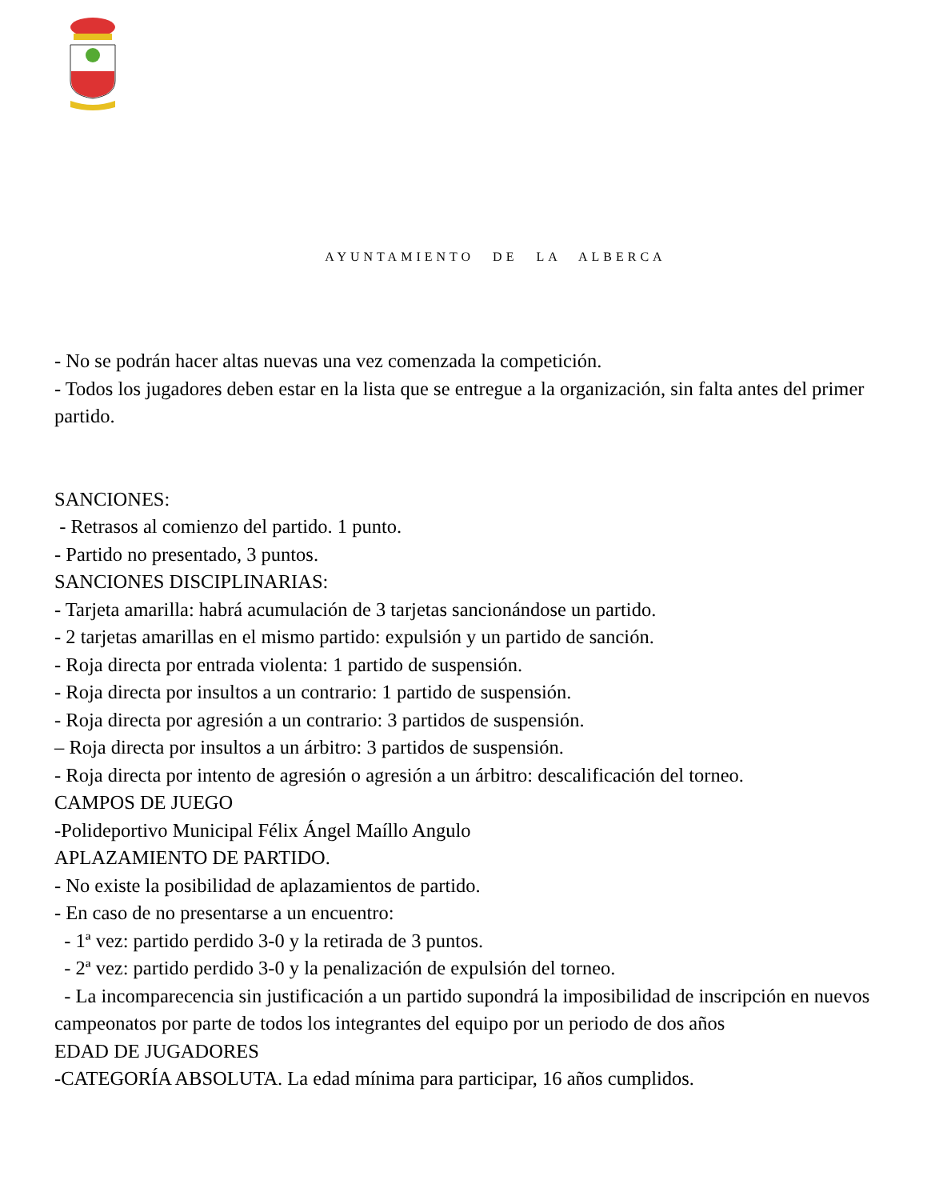AYUNTAMIENTO DE LA ALBERCA
- No se podrán hacer altas nuevas una vez comenzada la competición.
- Todos los jugadores deben estar en la lista que se entregue a la organización, sin falta antes del primer partido.
SANCIONES:
- Retrasos al comienzo del partido. 1 punto.
- Partido no presentado, 3 puntos.
SANCIONES DISCIPLINARIAS:
- Tarjeta amarilla: habrá acumulación de 3 tarjetas sancionándose un partido.
- 2 tarjetas amarillas en el mismo partido: expulsión y un partido de sanción.
- Roja directa por entrada violenta: 1 partido de suspensión.
- Roja directa por insultos a un contrario: 1 partido de suspensión.
- Roja directa por agresión a un contrario: 3 partidos de suspensión.
– Roja directa por insultos a un árbitro: 3 partidos de suspensión.
- Roja directa por intento de agresión o agresión a un árbitro: descalificación del torneo.
CAMPOS DE JUEGO
-Polideportivo Municipal Félix Ángel Maíllo Angulo
APLAZAMIENTO DE PARTIDO.
- No existe la posibilidad de aplazamientos de partido.
- En caso de no presentarse a un encuentro:
- 1ª vez: partido perdido 3-0 y la retirada de 3 puntos.
- 2ª vez: partido perdido 3-0 y la penalización de expulsión del torneo.
- La incomparecencia sin justificación a un partido supondrá la imposibilidad de inscripción en nuevos campeonatos por parte de todos los integrantes del equipo por un periodo de dos años
EDAD DE JUGADORES
-CATEGORÍA ABSOLUTA. La edad mínima para participar, 16 años cumplidos.